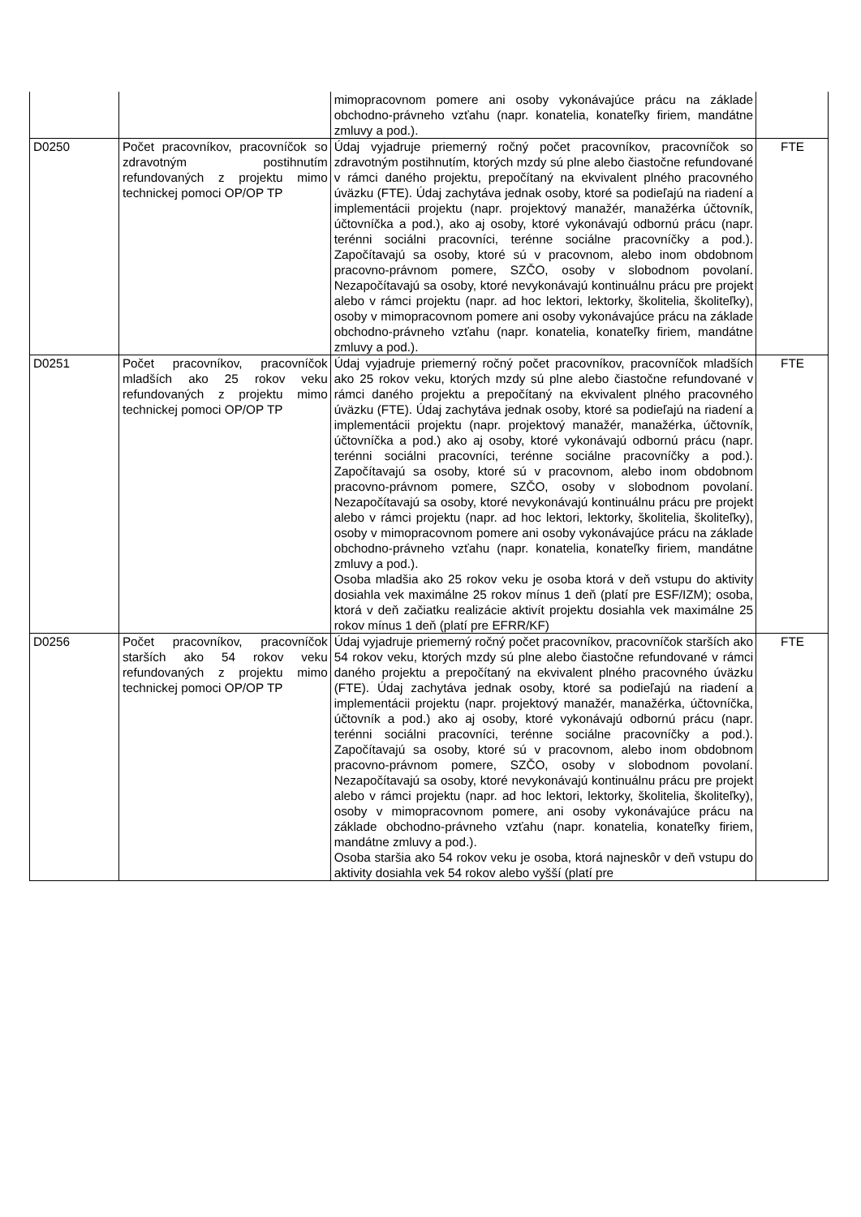| | | mimopracovnom pomere ani osoby vykonávajúce prácu na základe obchodno-právneho vzťahu (napr. konatelia, konateľky firiem, mandátne zmluvy a pod.). | |
| D0250 | Počet pracovníkov, pracovníčok so zdravotným postihnutím refundovaných z projektu mimo technickej pomoci OP/OP TP | Údaj vyjadruje priemerný ročný počet pracovníkov, pracovníčok so zdravotným postihnutím, ktorých mzdy sú plne alebo čiastočne refundované v rámci daného projektu, prepočítaný na ekvivalent plného pracovného úväzku (FTE). Údaj zachytáva jednak osoby, ktoré sa podieľajú na riadení a implementácii projektu (napr. projektový manažér, manažérka účtovník, účtovníčka a pod.), ako aj osoby, ktoré vykonávajú odbornú prácu (napr. terénni sociálni pracovníci, terénne sociálne pracovníčky a pod.). Započítavajú sa osoby, ktoré sú v pracovnom, alebo inom obdobnom pracovno-právnom pomere, SZČO, osoby v slobodnom povolaní. Nezapočítavajú sa osoby, ktoré nevykonávajú kontinuálnu prácu pre projekt alebo v rámci projektu (napr. ad hoc lektori, lektorky, školitelia, školiteľky), osoby v mimopracovnom pomere ani osoby vykonávajúce prácu na základe obchodno-právneho vzťahu (napr. konatelia, konateľky firiem, mandátne zmluvy a pod.). | FTE |
| D0251 | Počet pracovníkov, pracovníčok mladších ako 25 rokov veku refundovaných z projektu mimo technickej pomoci OP/OP TP | Údaj vyjadruje priemerný ročný počet pracovníkov, pracovníčok mladších ako 25 rokov veku, ktorých mzdy sú plne alebo čiastočne refundované v rámci daného projektu a prepočítaný na ekvivalent plného pracovného úväzku (FTE). Údaj zachytáva jednak osoby, ktoré sa podieľajú na riadení a implementácii projektu (napr. projektový manažér, manažérka, účtovník, účtovníčka a pod.) ako aj osoby, ktoré vykonávajú odbornú prácu (napr. terénni sociálni pracovníci, terénne sociálne pracovníčky a pod.). Započítavajú sa osoby, ktoré sú v pracovnom, alebo inom obdobnom pracovno-právnom pomere, SZČO, osoby v slobodnom povolaní. Nezapočítavajú sa osoby, ktoré nevykonávajú kontinuálnu prácu pre projekt alebo v rámci projektu (napr. ad hoc lektori, lektorky, školitelia, školiteľky), osoby v mimopracovnom pomere ani osoby vykonávajúce prácu na základe obchodno-právneho vzťahu (napr. konatelia, konateľky firiem, mandátne zmluvy a pod.). Osoba mladšia ako 25 rokov veku je osoba ktorá v deň vstupu do aktivity dosiahla vek maximálne 25 rokov mínus 1 deň (platí pre ESF/IZM); osoba, ktorá v deň začiatku realizácie aktivít projektu dosiahla vek maximálne 25 rokov mínus 1 deň (platí pre EFRR/KF) | FTE |
| D0256 | Počet pracovníkov, pracovníčok starších ako 54 rokov veku refundovaných z projektu mimo technickej pomoci OP/OP TP | Údaj vyjadruje priemerný ročný počet pracovníkov, pracovníčok starších ako 54 rokov veku, ktorých mzdy sú plne alebo čiastočne refundované v rámci daného projektu a prepočítaný na ekvivalent plného pracovného úväzku (FTE). Údaj zachytáva jednak osoby, ktoré sa podieľajú na riadení a implementácii projektu (napr. projektový manažér, manažérka, účtovníčka, účtovník a pod.) ako aj osoby, ktoré vykonávajú odbornú prácu (napr. terénni sociálni pracovníci, terénne sociálne pracovníčky a pod.). Započítavajú sa osoby, ktoré sú v pracovnom, alebo inom obdobnom pracovno-právnom pomere, SZČO, osoby v slobodnom povolaní. Nezapočítavajú sa osoby, ktoré nevykonávajú kontinuálnu prácu pre projekt alebo v rámci projektu (napr. ad hoc lektori, lektorky, školitelia, školiteľky), osoby v mimopracovnom pomere, ani osoby vykonávajúce prácu na základe obchodno-právneho vzťahu (napr. konatelia, konateľky firiem, mandátne zmluvy a pod.). Osoba staršia ako 54 rokov veku je osoba, ktorá najneskôr v deň vstupu do aktivity dosiahla vek 54 rokov alebo vyšší (platí pre | FTE |